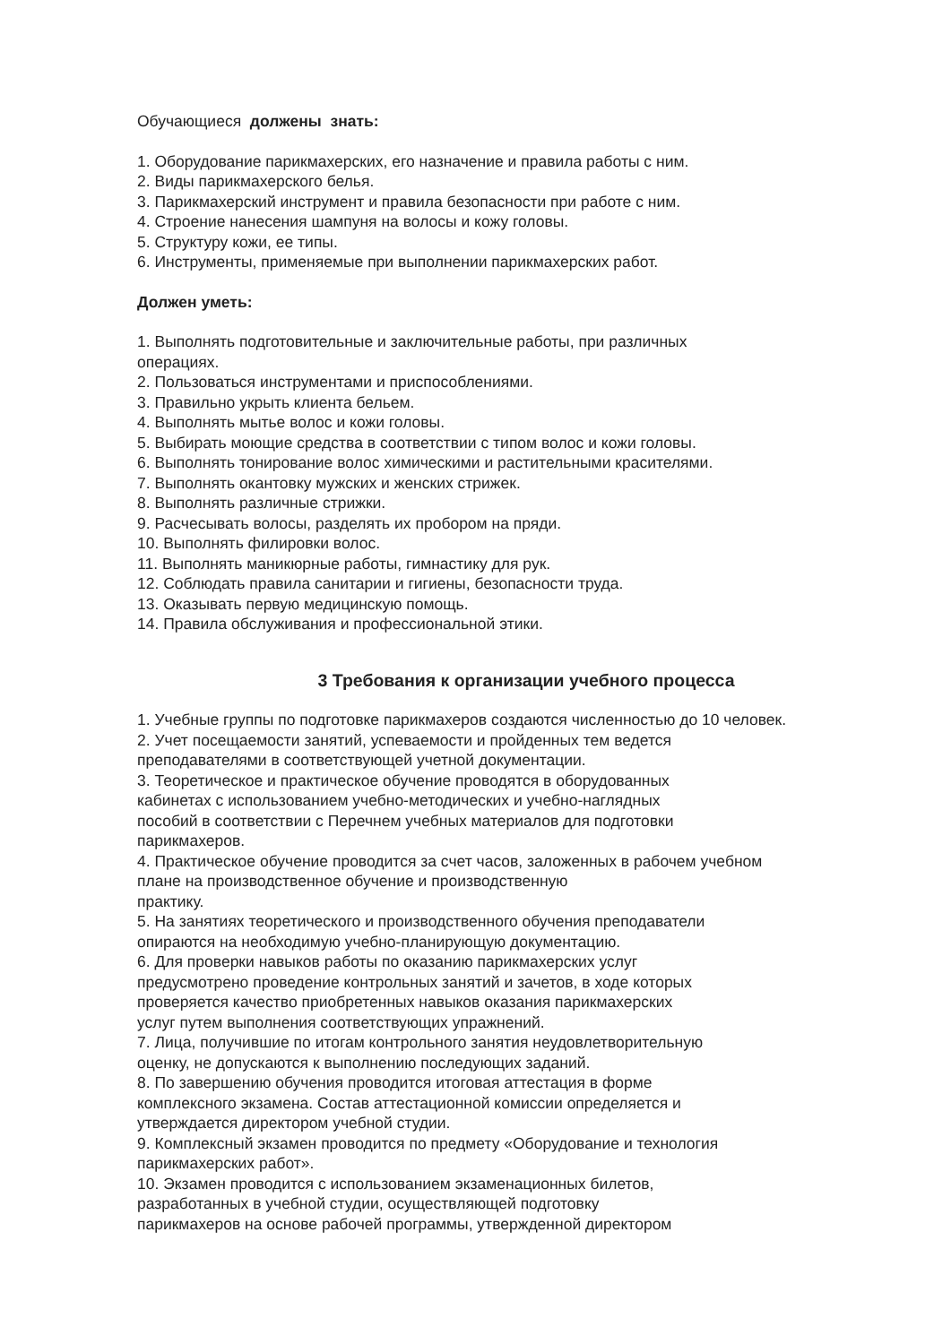Обучающиеся должены знать:
1. Оборудование парикмахерских, его назначение и правила работы с ним.
2. Виды парикмахерского белья.
3. Парикмахерский инструмент и правила безопасности при работе с ним.
4. Строение нанесения шампуня на волосы и кожу головы.
5. Структуру кожи, ее типы.
6. Инструменты, применяемые при выполнении парикмахерских работ.
Должен уметь:
1. Выполнять подготовительные и заключительные работы, при различных
операциях.
2. Пользоваться инструментами и приспособлениями.
3. Правильно укрыть клиента бельем.
4. Выполнять мытье волос и кожи головы.
5. Выбирать моющие средства в соответствии с типом волос и кожи головы.
6. Выполнять тонирование волос химическими и растительными красителями.
7. Выполнять окантовку мужских и женских стрижек.
8. Выполнять различные стрижки.
9. Расчесывать волосы, разделять их пробором на пряди.
10. Выполнять филировки волос.
11. Выполнять маникюрные работы, гимнастику для рук.
12. Соблюдать правила санитарии и гигиены, безопасности труда.
13. Оказывать первую медицинскую помощь.
14. Правила обслуживания и профессиональной этики.
3 Требования к организации учебного процесса
1. Учебные группы по подготовке парикмахеров создаются численностью до 10 человек.
2. Учет посещаемости занятий, успеваемости и пройденных тем ведется
преподавателями в соответствующей учетной документации.
3. Теоретическое и практическое обучение проводятся в оборудованных
кабинетах с использованием учебно-методических и учебно-наглядных
пособий в соответствии с Перечнем учебных материалов для подготовки
парикмахеров.
4. Практическое обучение проводится за счет часов, заложенных в рабочем учебном
плане на производственное обучение и производственную
практику.
5. На занятиях теоретического и производственного обучения преподаватели
опираются на необходимую учебно-планирующую документацию.
6. Для проверки навыков работы по оказанию парикмахерских услуг
предусмотрено проведение контрольных занятий и зачетов, в ходе которых
проверяется качество приобретенных навыков оказания парикмахерских
услуг путем выполнения соответствующих упражнений.
7. Лица, получившие по итогам контрольного занятия неудовлетворительную
оценку, не допускаются к выполнению последующих заданий.
8. По завершению обучения проводится итоговая аттестация в форме
комплексного экзамена. Состав аттестационной комиссии определяется и
утверждается директором учебной студии.
9. Комплексный экзамен проводится по предмету «Оборудование и технология
парикмахерских работ».
10. Экзамен проводится с использованием экзаменационных билетов,
разработанных в учебной студии, осуществляющей подготовку
парикмахеров на основе рабочей программы, утвержденной директором